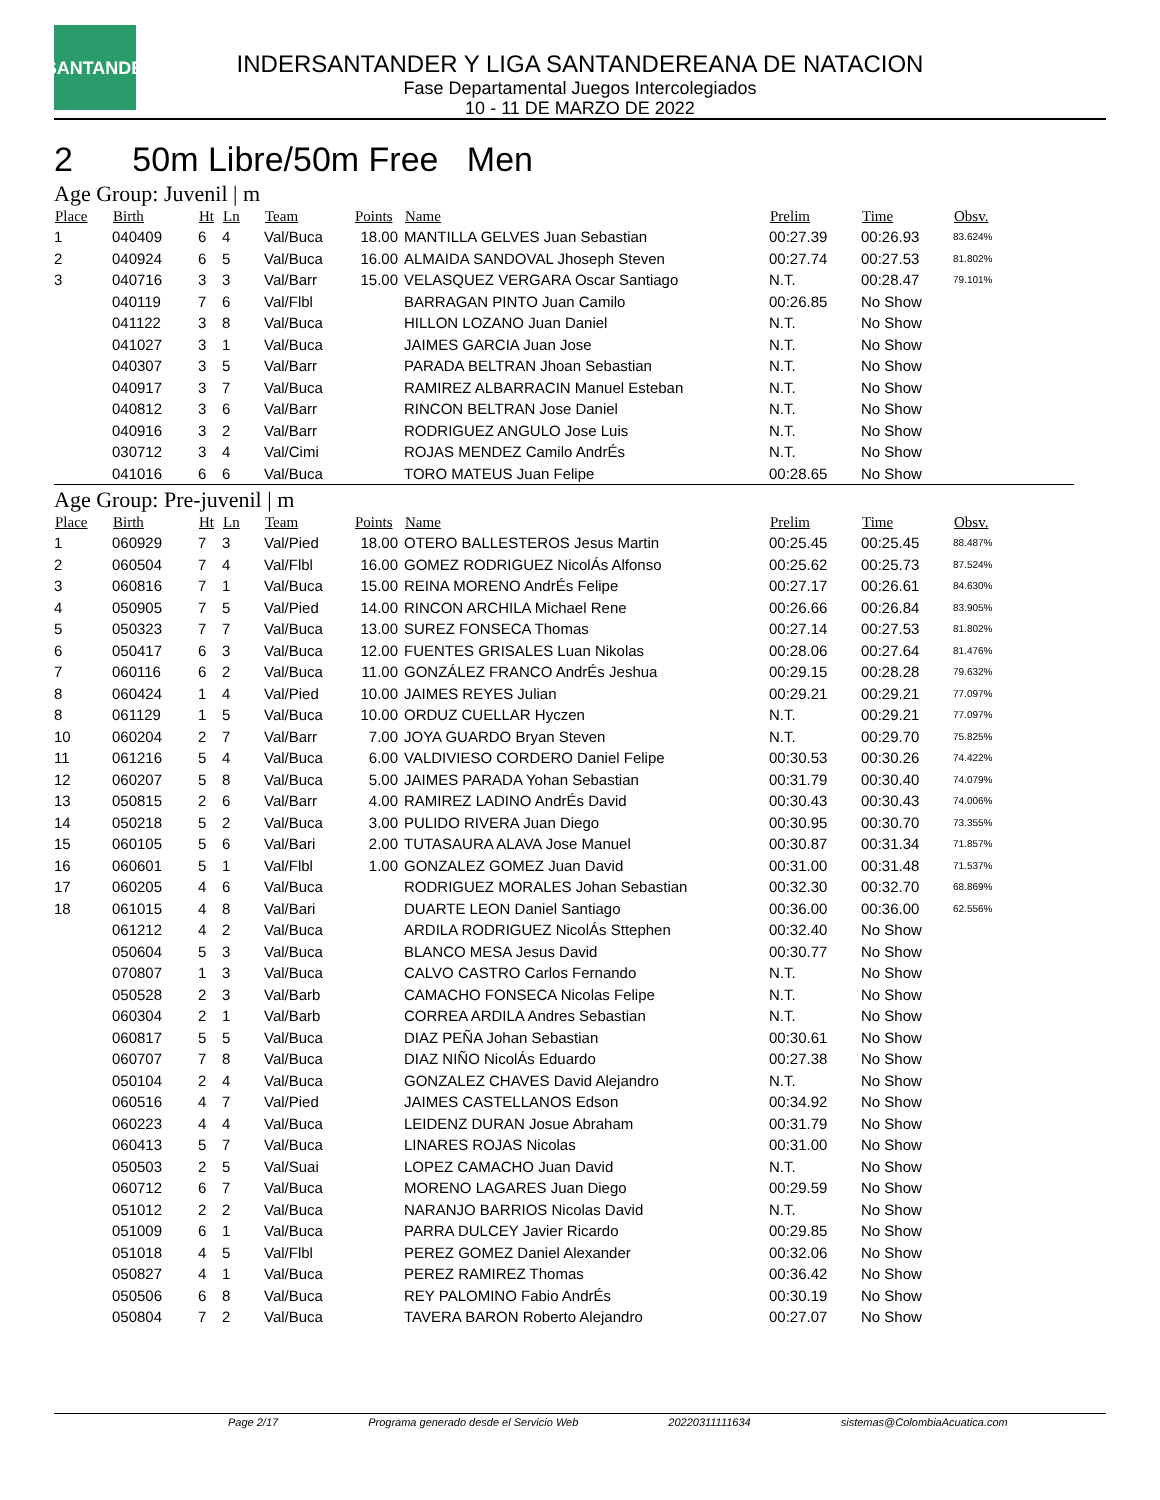LSANTANDER
INDERSANTANDER Y LIGA SANTANDEREANA DE NATACION
Fase Departamental Juegos Intercolegiados
10 - 11 DE MARZO DE 2022
2 50m Libre/50m Free Men
Age Group: Juvenil | m
| Place | Birth | Ht | Ln | Team | Points | Name | Prelim | Time | Obsv. |
| --- | --- | --- | --- | --- | --- | --- | --- | --- | --- |
| 1 | 040409 | 6 | 4 | Val/Buca | 18.00 | MANTILLA GELVES Juan Sebastian | 00:27.39 | 00:26.93 | 83.624% |
| 2 | 040924 | 6 | 5 | Val/Buca | 16.00 | ALMAIDA SANDOVAL Jhoseph Steven | 00:27.74 | 00:27.53 | 81.802% |
| 3 | 040716 | 3 | 3 | Val/Barr | 15.00 | VELASQUEZ VERGARA Oscar Santiago | N.T. | 00:28.47 | 79.101% |
| | 040119 | 7 | 6 | Val/Flbl | | BARRAGAN PINTO Juan Camilo | 00:26.85 | No Show | |
| | 041122 | 3 | 8 | Val/Buca | | HILLON LOZANO Juan Daniel | N.T. | No Show | |
| | 041027 | 3 | 1 | Val/Buca | | JAIMES GARCIA Juan Jose | N.T. | No Show | |
| | 040307 | 3 | 5 | Val/Barr | | PARADA BELTRAN Jhoan Sebastian | N.T. | No Show | |
| | 040917 | 3 | 7 | Val/Buca | | RAMIREZ ALBARRACIN Manuel Esteban | N.T. | No Show | |
| | 040812 | 3 | 6 | Val/Barr | | RINCON BELTRAN Jose Daniel | N.T. | No Show | |
| | 040916 | 3 | 2 | Val/Barr | | RODRIGUEZ ANGULO Jose Luis | N.T. | No Show | |
| | 030712 | 3 | 4 | Val/Cimi | | ROJAS MENDEZ Camilo AndrÉs | N.T. | No Show | |
| | 041016 | 6 | 6 | Val/Buca | | TORO MATEUS Juan Felipe | 00:28.65 | No Show | |
Age Group: Pre-juvenil | m
| Place | Birth | Ht | Ln | Team | Points | Name | Prelim | Time | Obsv. |
| --- | --- | --- | --- | --- | --- | --- | --- | --- | --- |
| 1 | 060929 | 7 | 3 | Val/Pied | 18.00 | OTERO BALLESTEROS Jesus Martin | 00:25.45 | 00:25.45 | 88.487% |
| 2 | 060504 | 7 | 4 | Val/Flbl | 16.00 | GOMEZ RODRIGUEZ NicolÁs Alfonso | 00:25.62 | 00:25.73 | 87.524% |
| 3 | 060816 | 7 | 1 | Val/Buca | 15.00 | REINA MORENO AndrÉs Felipe | 00:27.17 | 00:26.61 | 84.630% |
| 4 | 050905 | 7 | 5 | Val/Pied | 14.00 | RINCON ARCHILA Michael Rene | 00:26.66 | 00:26.84 | 83.905% |
| 5 | 050323 | 7 | 7 | Val/Buca | 13.00 | SUREZ FONSECA Thomas | 00:27.14 | 00:27.53 | 81.802% |
| 6 | 050417 | 6 | 3 | Val/Buca | 12.00 | FUENTES GRISALES Luan Nikolas | 00:28.06 | 00:27.64 | 81.476% |
| 7 | 060116 | 6 | 2 | Val/Buca | 11.00 | GONZÁLEZ FRANCO AndrÉs Jeshua | 00:29.15 | 00:28.28 | 79.632% |
| 8 | 060424 | 1 | 4 | Val/Pied | 10.00 | JAIMES REYES Julian | 00:29.21 | 00:29.21 | 77.097% |
| 8 | 061129 | 1 | 5 | Val/Buca | 10.00 | ORDUZ CUELLAR Hyczen | N.T. | 00:29.21 | 77.097% |
| 10 | 060204 | 2 | 7 | Val/Barr | 7.00 | JOYA GUARDO Bryan Steven | N.T. | 00:29.70 | 75.825% |
| 11 | 061216 | 5 | 4 | Val/Buca | 6.00 | VALDIVIESO CORDERO Daniel Felipe | 00:30.53 | 00:30.26 | 74.422% |
| 12 | 060207 | 5 | 8 | Val/Buca | 5.00 | JAIMES PARADA Yohan Sebastian | 00:31.79 | 00:30.40 | 74.079% |
| 13 | 050815 | 2 | 6 | Val/Barr | 4.00 | RAMIREZ LADINO AndrÉs David | 00:30.43 | 00:30.43 | 74.006% |
| 14 | 050218 | 5 | 2 | Val/Buca | 3.00 | PULIDO RIVERA Juan Diego | 00:30.95 | 00:30.70 | 73.355% |
| 15 | 060105 | 5 | 6 | Val/Bari | 2.00 | TUTASAURA ALAVA Jose Manuel | 00:30.87 | 00:31.34 | 71.857% |
| 16 | 060601 | 5 | 1 | Val/Flbl | 1.00 | GONZALEZ GOMEZ Juan David | 00:31.00 | 00:31.48 | 71.537% |
| 17 | 060205 | 4 | 6 | Val/Buca | | RODRIGUEZ MORALES Johan Sebastian | 00:32.30 | 00:32.70 | 68.869% |
| 18 | 061015 | 4 | 8 | Val/Bari | | DUARTE LEON Daniel Santiago | 00:36.00 | 00:36.00 | 62.556% |
| | 061212 | 4 | 2 | Val/Buca | | ARDILA RODRIGUEZ NicolÁs Sttephen | 00:32.40 | No Show | |
| | 050604 | 5 | 3 | Val/Buca | | BLANCO MESA Jesus David | 00:30.77 | No Show | |
| | 070807 | 1 | 3 | Val/Buca | | CALVO CASTRO Carlos Fernando | N.T. | No Show | |
| | 050528 | 2 | 3 | Val/Barb | | CAMACHO FONSECA Nicolas Felipe | N.T. | No Show | |
| | 060304 | 2 | 1 | Val/Barb | | CORREA ARDILA Andres Sebastian | N.T. | No Show | |
| | 060817 | 5 | 5 | Val/Buca | | DIAZ PEÑA Johan Sebastian | 00:30.61 | No Show | |
| | 060707 | 7 | 8 | Val/Buca | | DIAZ NIÑO NicolÁs Eduardo | 00:27.38 | No Show | |
| | 050104 | 2 | 4 | Val/Buca | | GONZALEZ CHAVES David Alejandro | N.T. | No Show | |
| | 060516 | 4 | 7 | Val/Pied | | JAIMES CASTELLANOS Edson | 00:34.92 | No Show | |
| | 060223 | 4 | 4 | Val/Buca | | LEIDENZ DURAN Josue Abraham | 00:31.79 | No Show | |
| | 060413 | 5 | 7 | Val/Buca | | LINARES ROJAS Nicolas | 00:31.00 | No Show | |
| | 050503 | 2 | 5 | Val/Suai | | LOPEZ CAMACHO Juan David | N.T. | No Show | |
| | 060712 | 6 | 7 | Val/Buca | | MORENO LAGARES Juan Diego | 00:29.59 | No Show | |
| | 051012 | 2 | 2 | Val/Buca | | NARANJO BARRIOS Nicolas David | N.T. | No Show | |
| | 051009 | 6 | 1 | Val/Buca | | PARRA DULCEY Javier Ricardo | 00:29.85 | No Show | |
| | 051018 | 4 | 5 | Val/Flbl | | PEREZ GOMEZ Daniel Alexander | 00:32.06 | No Show | |
| | 050827 | 4 | 1 | Val/Buca | | PEREZ RAMIREZ Thomas | 00:36.42 | No Show | |
| | 050506 | 6 | 8 | Val/Buca | | REY PALOMINO Fabio AndrÉs | 00:30.19 | No Show | |
| | 050804 | 7 | 2 | Val/Buca | | TAVERA BARON Roberto Alejandro | 00:27.07 | No Show | |
Page 2/17 Programa generado desde el Servicio Web 20220311111634 sistemas@ColombiaAcuatica.com